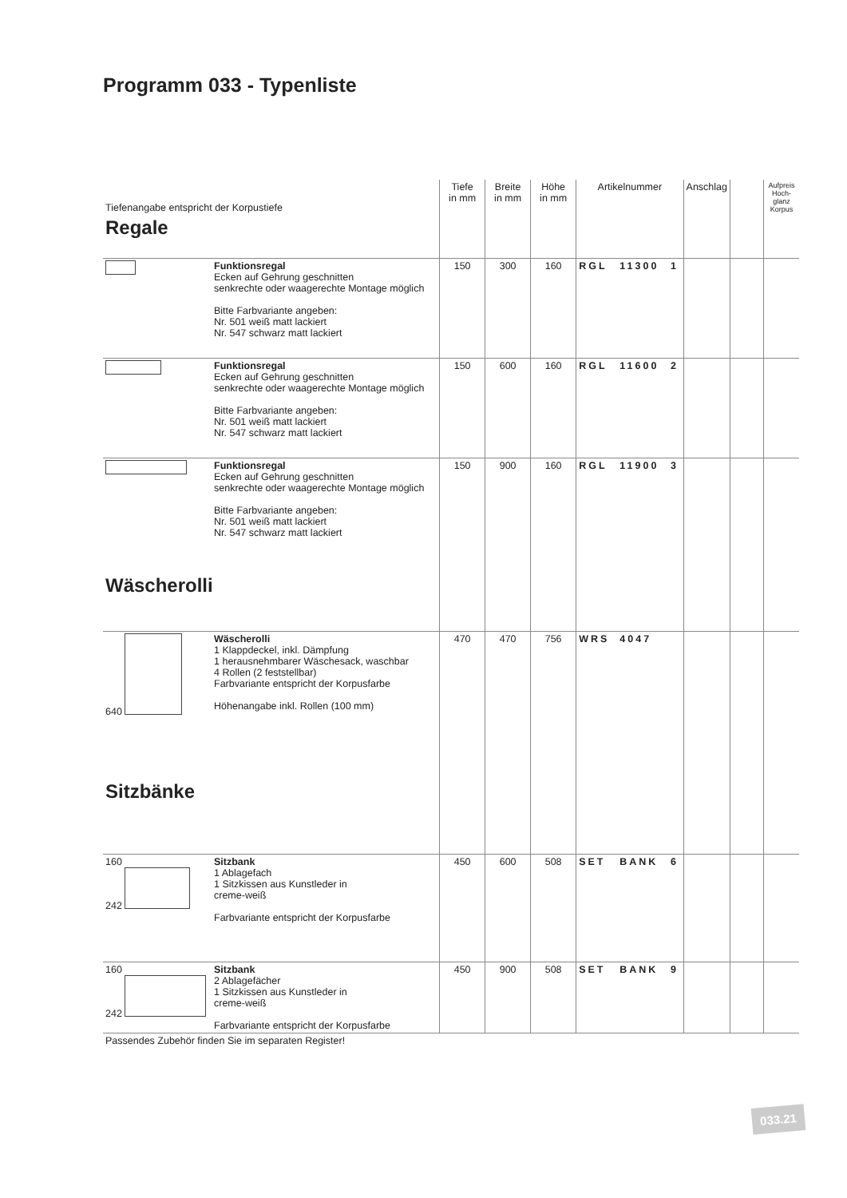Programm 033 - Typenliste
| Tiefenangabe entspricht der Korpustiefe | | Tiefe in mm | Breite in mm | Höhe in mm | Artikelnummer | | | Anschlag | | Aufpreis Hoch-glanz Korpus |
| --- | --- | --- | --- | --- | --- | --- | --- | --- | --- | --- |
| Regale | | | | | | | | | | |
| | Funktionsregal Ecken auf Gehrung geschnitten senkrechte oder waagerechte Montage möglich Bitte Farbvariante angeben: Nr. 501 weiß matt lackiert Nr. 547 schwarz matt lackiert | 150 | 300 | 160 | RGL | 11300 | 1 | | | |
| | Funktionsregal Ecken auf Gehrung geschnitten senkrechte oder waagerechte Montage möglich Bitte Farbvariante angeben: Nr. 501 weiß matt lackiert Nr. 547 schwarz matt lackiert | 150 | 600 | 160 | RGL | 11600 | 2 | | | |
| | Funktionsregal Ecken auf Gehrung geschnitten senkrechte oder waagerechte Montage möglich Bitte Farbvariante angeben: Nr. 501 weiß matt lackiert Nr. 547 schwarz matt lackiert | 150 | 900 | 160 | RGL | 11900 | 3 | | | |
| Wäscherolli | | | | | | | | | | |
| 640 | Wäscherolli 1 Klappdeckel, inkl. Dämpfung 1 herausnehmbarer Wäschesack, waschbar 4 Rollen (2 feststellbar) Farbvariante entspricht der Korpusfarbe Höhenangabe inkl. Rollen (100 mm) | 470 | 470 | 756 | WRS | 4047 | | | | |
| Sitzbänke | | | | | | | | | | |
| 160 242 | Sitzbank 1 Ablagefach 1 Sitzkissen aus Kunstleder in creme-weiß Farbvariante entspricht der Korpusfarbe | 450 | 600 | 508 | SET | BANK | 6 | | | |
| 160 242 | Sitzbank 2 Ablagefächer 1 Sitzkissen aus Kunstleder in creme-weiß Farbvariante entspricht der Korpusfarbe | 450 | 900 | 508 | SET | BANK | 9 | | | |
| Passendes Zubehör finden Sie im separaten Register! | | | | | | | | | | |
033.21